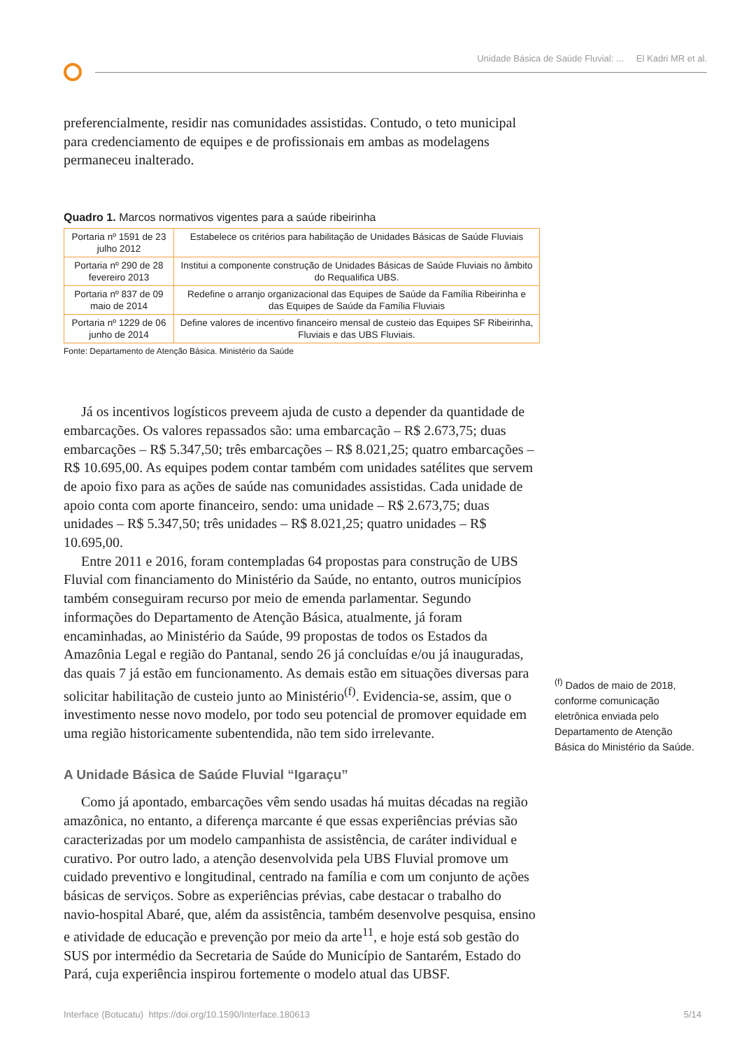Unidade Básica de Saúde Fluvial: ... El Kadri MR et al.
preferencialmente, residir nas comunidades assistidas. Contudo, o teto municipal para credenciamento de equipes e de profissionais em ambas as modelagens permaneceu inalterado.
Quadro 1. Marcos normativos vigentes para a saúde ribeirinha
| Portaria nº 1591 de 23 julho 2012 | Estabelece os critérios para habilitação de Unidades Básicas de Saúde Fluviais |
| Portaria nº 290 de 28 fevereiro 2013 | Institui a componente construção de Unidades Básicas de Saúde Fluviais no âmbito do Requalifica UBS. |
| Portaria nº 837 de 09 maio de 2014 | Redefine o arranjo organizacional das Equipes de Saúde da Família Ribeirinha e das Equipes de Saúde da Família Fluviais |
| Portaria nº 1229 de 06 junho de 2014 | Define valores de incentivo financeiro mensal de custeio das Equipes SF Ribeirinha, Fluviais e das UBS Fluviais. |
Fonte: Departamento de Atenção Básica. Ministério da Saúde
Já os incentivos logísticos preveem ajuda de custo a depender da quantidade de embarcações. Os valores repassados são: uma embarcação – R$ 2.673,75; duas embarcações – R$ 5.347,50; três embarcações – R$ 8.021,25; quatro embarcações – R$ 10.695,00. As equipes podem contar também com unidades satélites que servem de apoio fixo para as ações de saúde nas comunidades assistidas. Cada unidade de apoio conta com aporte financeiro, sendo: uma unidade – R$ 2.673,75; duas unidades – R$ 5.347,50; três unidades – R$ 8.021,25; quatro unidades – R$ 10.695,00.
Entre 2011 e 2016, foram contempladas 64 propostas para construção de UBS Fluvial com financiamento do Ministério da Saúde, no entanto, outros municípios também conseguiram recurso por meio de emenda parlamentar. Segundo informações do Departamento de Atenção Básica, atualmente, já foram encaminhadas, ao Ministério da Saúde, 99 propostas de todos os Estados da Amazônia Legal e região do Pantanal, sendo 26 já concluídas e/ou já inauguradas, das quais 7 já estão em funcionamento. As demais estão em situações diversas para solicitar habilitação de custeio junto ao Ministério<sup>(f)</sup>. Evidencia-se, assim, que o investimento nesse novo modelo, por todo seu potencial de promover equidade em uma região historicamente subentendida, não tem sido irrelevante.
A Unidade Básica de Saúde Fluvial “Igaraçu”
Como já apontado, embarcações vêm sendo usadas há muitas décadas na região amazônica, no entanto, a diferença marcante é que essas experiências prévias são caracterizadas por um modelo campanhista de assistência, de caráter individual e curativo. Por outro lado, a atenção desenvolvida pela UBS Fluvial promove um cuidado preventivo e longitudinal, centrado na família e com um conjunto de ações básicas de serviços. Sobre as experiências prévias, cabe destacar o trabalho do navio-hospital Abaré, que, além da assistência, também desenvolve pesquisa, ensino e atividade de educação e prevenção por meio da arte<sup>11</sup>, e hoje está sob gestão do SUS por intermédio da Secretaria de Saúde do Município de Santarém, Estado do Pará, cuja experiência inspirou fortemente o modelo atual das UBSF.
<sup>(f)</sup> Dados de maio de 2018, conforme comunicação eletrônica enviada pelo Departamento de Atenção Básica do Ministério da Saúde.
Interface (Botucatu) https://doi.org/10.1590/Interface.180613 5/14